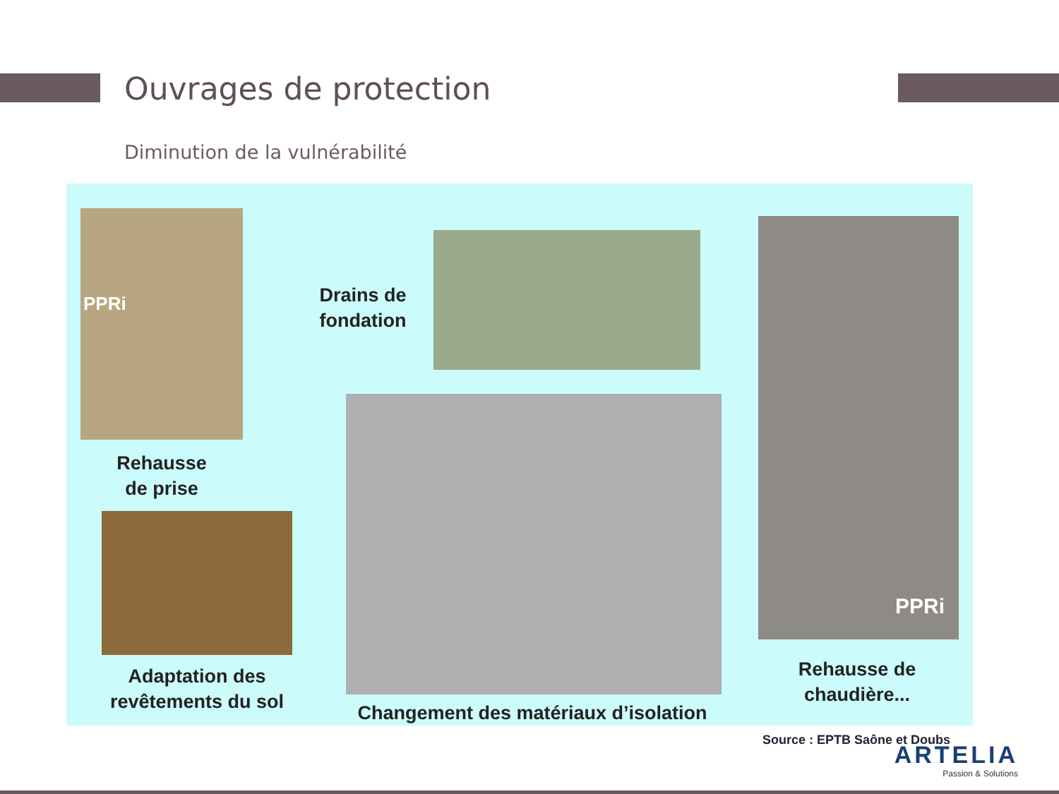Ouvrages de protection
Diminution de la vulnérabilité
PPRi
Rehausse
de prise
Adaptation des
revêtements du sol
Drains de
fondation
Changement des matériaux d’isolation
PPRi
Rehausse de
chaudière...
Source : EPTB Saône et Doubs
ARTELIA
Passion & Solutions